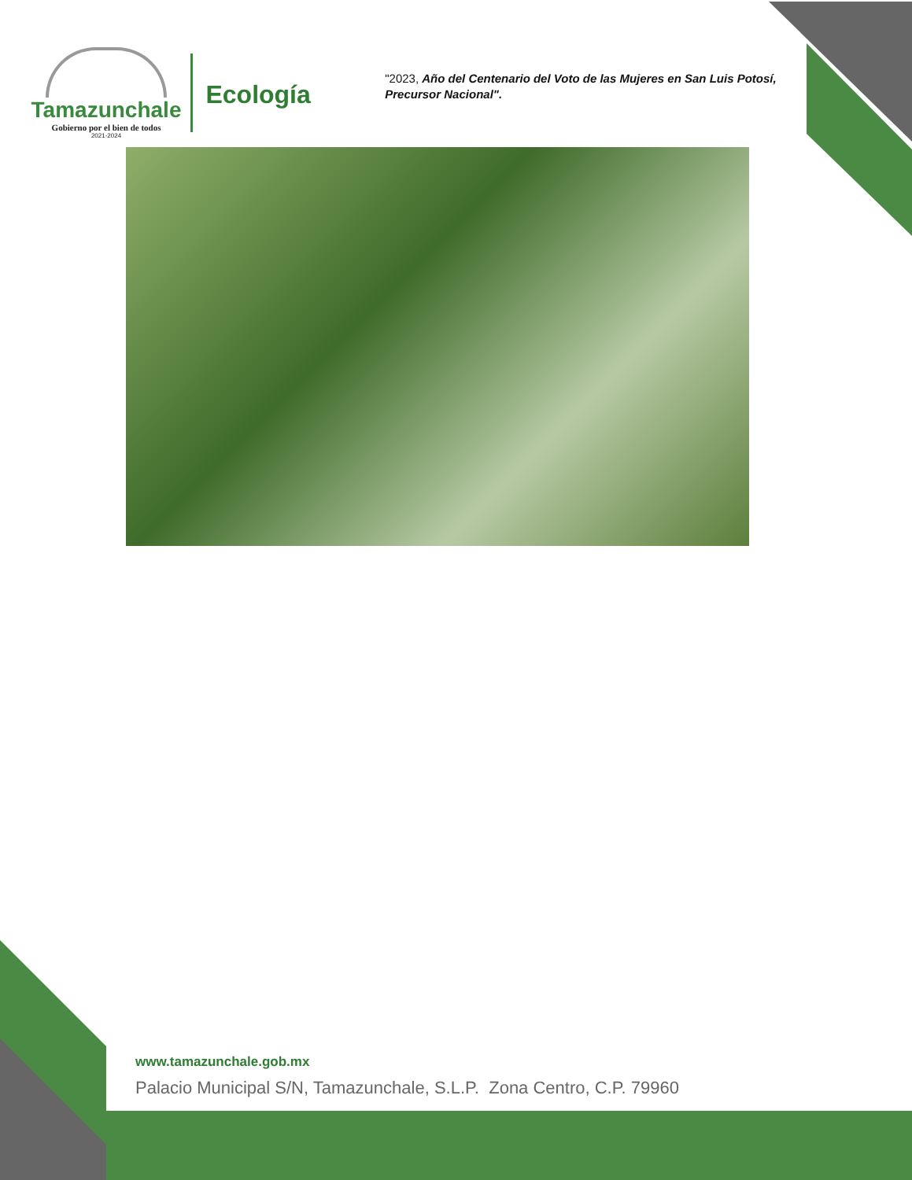Tamazunchale
Gobierno por el bien de todos
2021-2024
Ecología
"2023, Año del Centenario del Voto de las Mujeres en San Luis Potosí, Precursor Nacional".
www.tamazunchale.gob.mx
Palacio Municipal S/N, Tamazunchale, S.L.P. Zona Centro, C.P. 79960